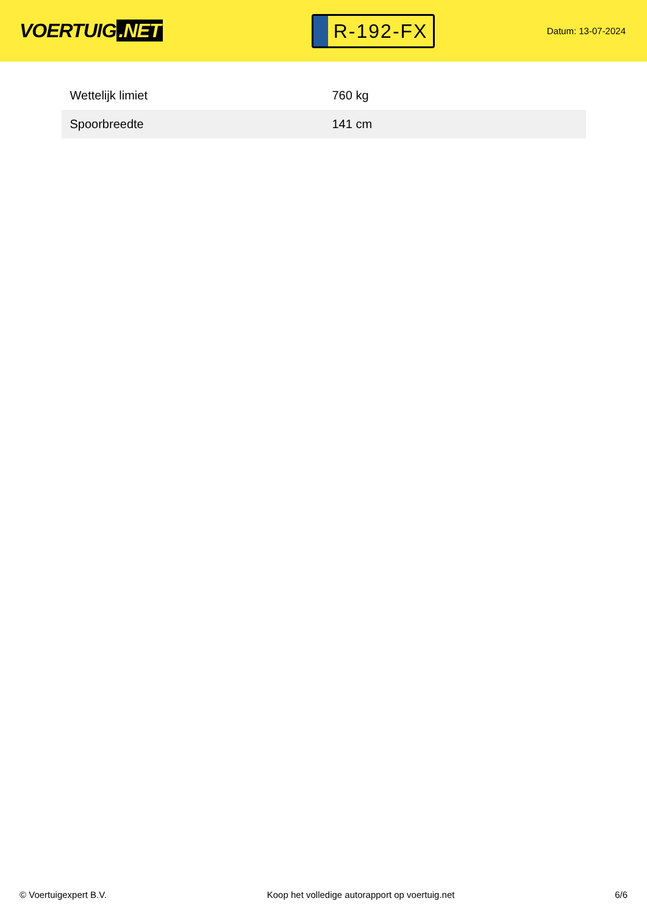VOERTUIG.NET
R-192-FX
Datum: 13-07-2024
| Wettelijk limiet | 760 kg |
| Spoorbreedte | 141 cm |
© Voertuigexpert B.V. Koop het volledige autorapport op voertuig.net 6/6